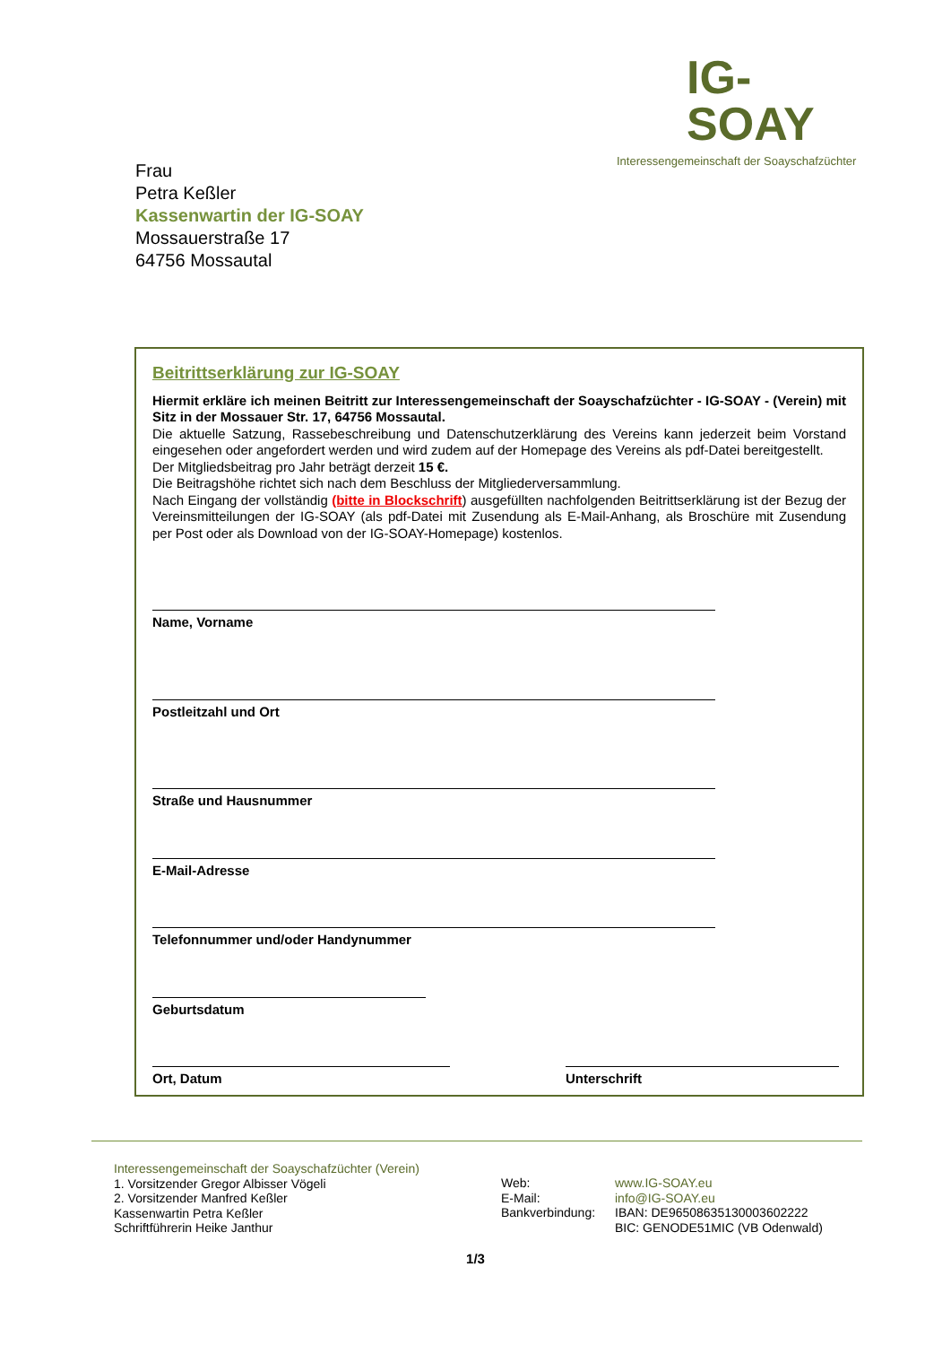IG-SOAY
Interessengemeinschaft der Soayschafzüchter
Frau
Petra Keßler
Kassenwartin der IG-SOAY
Mossauerstraße 17
64756 Mossautal
Beitrittserklärung zur IG-SOAY
Hiermit erkläre ich meinen Beitritt zur Interessengemeinschaft der Soayschafzüchter - IG-SOAY - (Verein) mit Sitz in der Mossauer Str. 17, 64756 Mossautal.
Die aktuelle Satzung, Rassebeschreibung und Datenschutzerklärung des Vereins kann jederzeit beim Vorstand eingesehen oder angefordert werden und wird zudem auf der Homepage des Vereins als pdf-Datei bereitgestellt.
Der Mitgliedsbeitrag pro Jahr beträgt derzeit 15 €.
Die Beitragshöhe richtet sich nach dem Beschluss der Mitgliederversammlung.
Nach Eingang der vollständig (bitte in Blockschrift) ausgefüllten nachfolgenden Beitrittserklärung ist der Bezug der Vereinsmitteilungen der IG-SOAY (als pdf-Datei mit Zusendung als E-Mail-Anhang, als Broschüre mit Zusendung per Post oder als Download von der IG-SOAY-Homepage) kostenlos.
Name, Vorname
Postleitzahl und Ort
Straße und Hausnummer
E-Mail-Adresse
Telefonnummer und/oder Handynummer
Geburtsdatum
Ort, Datum Unterschrift
Interessengemeinschaft der Soayschafzüchter (Verein)
1. Vorsitzender Gregor Albisser Vögeli
2. Vorsitzender Manfred Keßler
Kassenwartin Petra Keßler
Schriftführerin Heike Janthur
Web:
E-Mail:
Bankverbindung:
www.IG-SOAY.eu
info@IG-SOAY.eu
IBAN: DE96508635130003602222
BIC: GENODE51MIC (VB Odenwald)
1/3